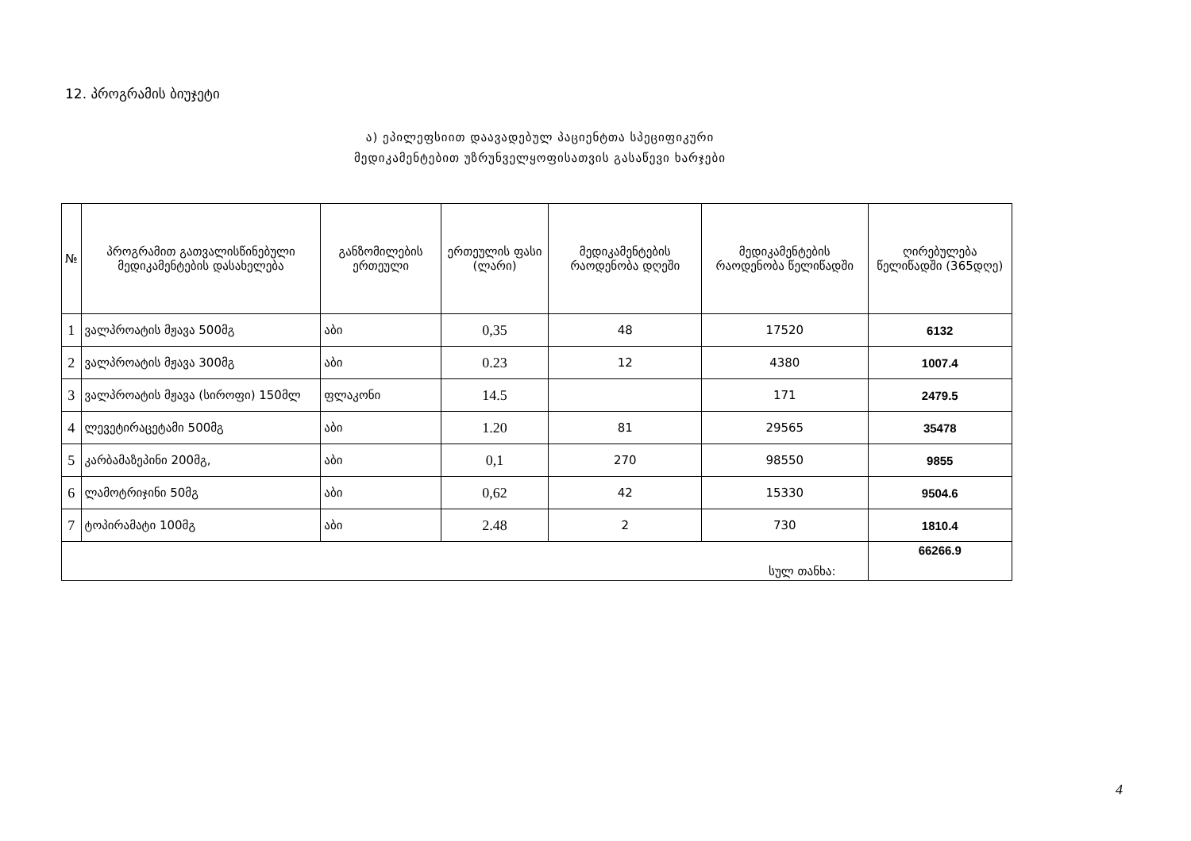12. პროგრამის ბიუჯეტი
ა) ეპილეფსიით დაავადებულ პაციენტთა სპეციფიკური მედიკამენტებით უზრუნველყოფისათვის გასაწევი ხარჯები
| № | პროგრამით გათვალისწინებული მედიკამენტების დასახელება | განზომილების ერთეული | ერთეულის ფასი (ლარი) | მედიკამენტების რაოდენობა დღეში | მედიკამენტების რაოდენობა წელიწადში | ღირებულება წელიწადში (365დღე) |
| --- | --- | --- | --- | --- | --- | --- |
| 1 | ვალპროატის მჟავა 500მგ | აბი | 0,35 | 48 | 17520 | 6132 |
| 2 | ვალპროატის მჟავა 300მგ | აბი | 0.23 | 12 | 4380 | 1007.4 |
| 3 | ვალპროატის მჟავა (სიროფი) 150მლ | ფლაკონი | 14.5 | | 171 | 2479.5 |
| 4 | ლევეტირაცეტამი 500მგ | აბი | 1.20 | 81 | 29565 | 35478 |
| 5 | კარბამაზეპინი 200მგ, | აბი | 0,1 | 270 | 98550 | 9855 |
| 6 | ლამოტრიჯინი 50მგ | აბი | 0,62 | 42 | 15330 | 9504.6 |
| 7 | ტოპირამატი 100მგ | აბი | 2.48 | 2 | 730 | 1810.4 |
| სულ თანხა: | | | | | | 66266.9 |
4